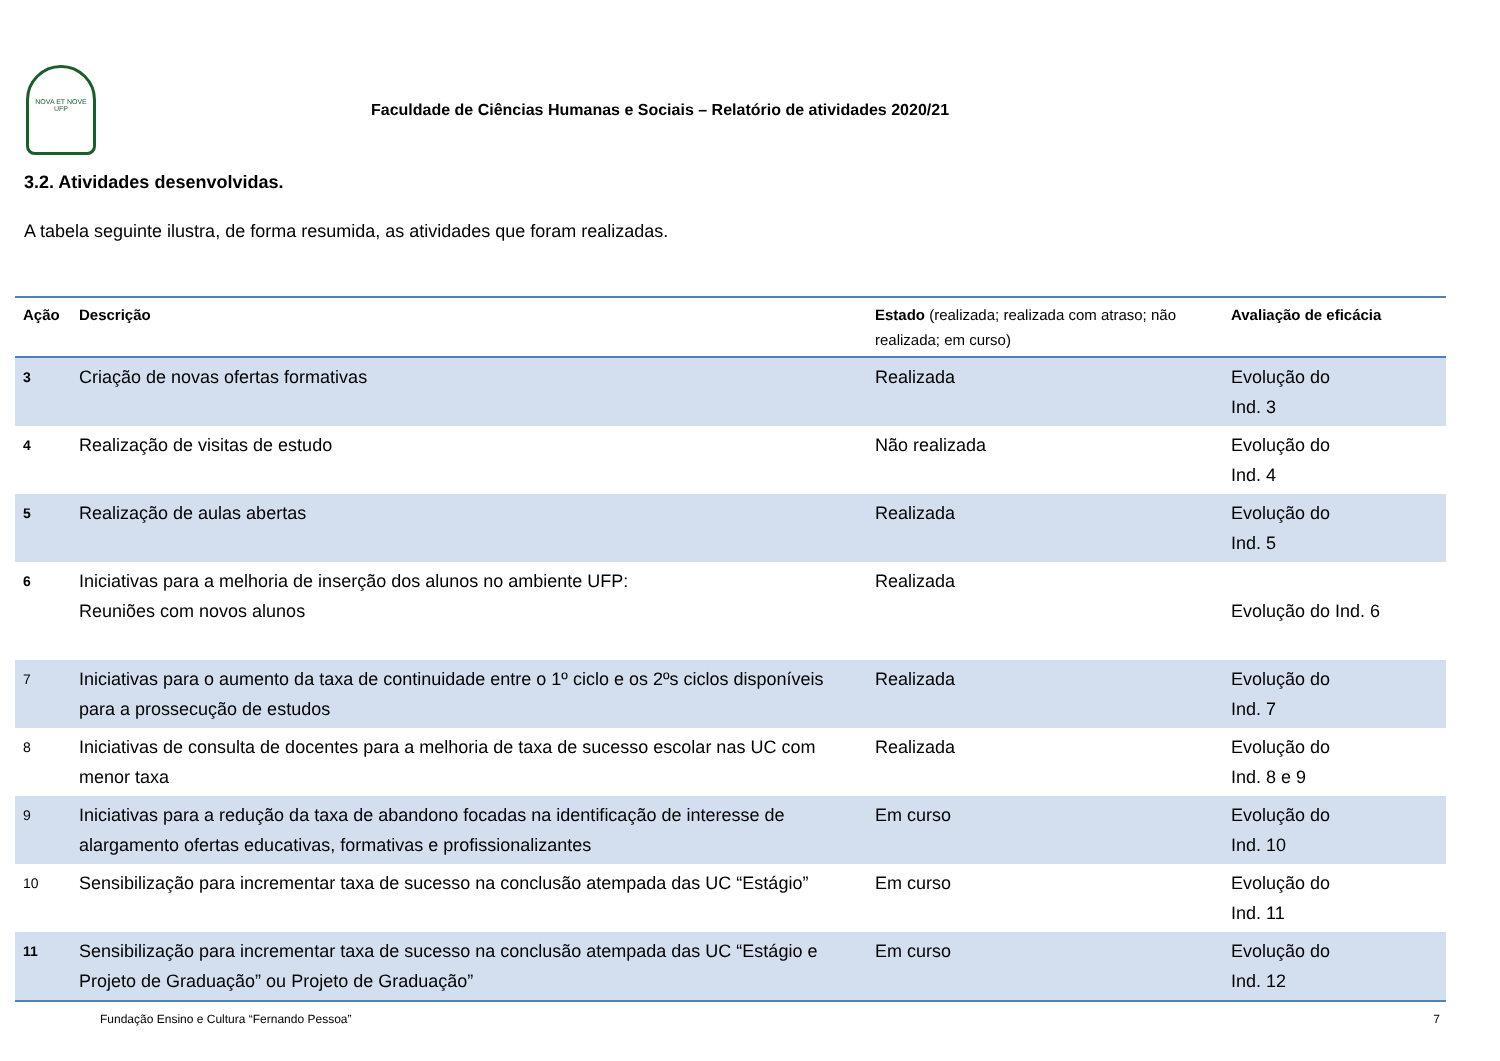NOVA ET NOVE
UFP
Faculdade de Ciências Humanas e Sociais – Relatório de atividades 2020/21
3.2. Atividades desenvolvidas.
A tabela seguinte ilustra, de forma resumida, as atividades que foram realizadas.
| Ação | Descrição | Estado (realizada; realizada com atraso; não realizada; em curso) | Avaliação de eficácia |
| --- | --- | --- | --- |
| 3 | Criação de novas ofertas formativas | Realizada | Evolução do Ind. 3 |
| 4 | Realização de visitas de estudo | Não realizada | Evolução do Ind. 4 |
| 5 | Realização de aulas abertas | Realizada | Evolução do Ind. 5 |
| 6 | Iniciativas para a melhoria de inserção dos alunos no ambiente UFP: Reuniões com novos alunos | Realizada | Evolução do Ind. 6 |
| 7 | Iniciativas para o aumento da taxa de continuidade entre o 1º ciclo e os 2ºs ciclos disponíveis para a prossecução de estudos | Realizada | Evolução do Ind. 7 |
| 8 | Iniciativas de consulta de docentes para a melhoria de taxa de sucesso escolar nas UC com menor taxa | Realizada | Evolução do Ind. 8 e 9 |
| 9 | Iniciativas para a redução da taxa de abandono focadas na identificação de interesse de alargamento ofertas educativas, formativas e profissionalizantes | Em curso | Evolução do Ind. 10 |
| 10 | Sensibilização para incrementar taxa de sucesso na conclusão atempada das UC “Estágio” | Em curso | Evolução do Ind. 11 |
| 11 | Sensibilização para incrementar taxa de sucesso na conclusão atempada das UC “Estágio e Projeto de Graduação” ou Projeto de Graduação” | Em curso | Evolução do Ind. 12 |
Fundação Ensino e Cultura “Fernando Pessoa” 7